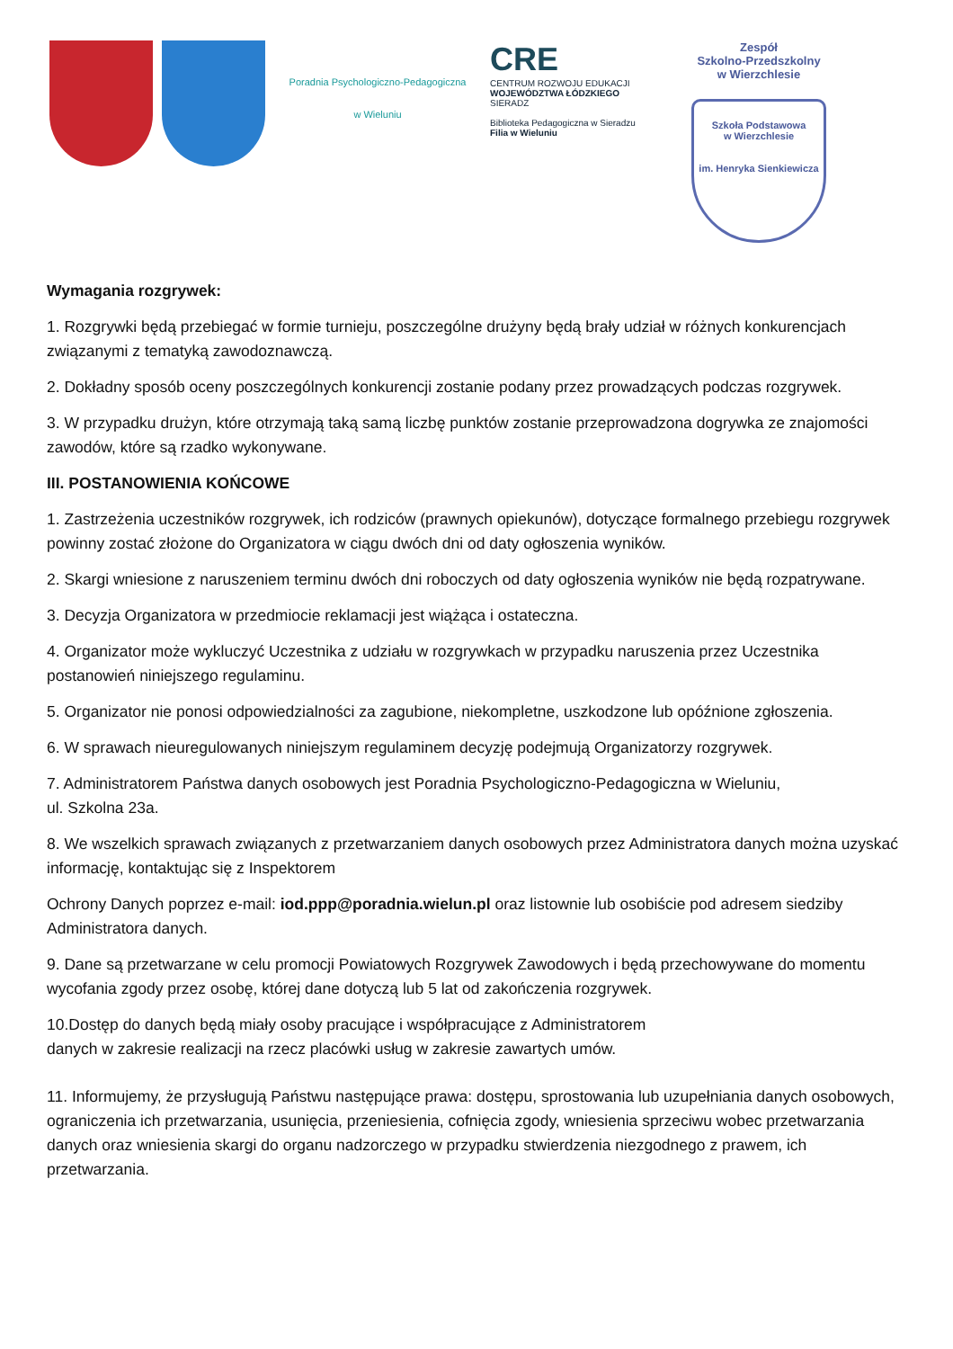Poradnia Psychologiczno-Pedagogiczna
w Wieluniu
CRE
CENTRUM ROZWOJU EDUKACJI
WOJEWÓDZTWA ŁÓDZKIEGO
SIERADZ
Biblioteka Pedagogiczna w Sieradzu
Filia w Wieluniu
Zespół
Szkolno-Przedszkolny
w Wierzchlesie
Szkoła Podstawowa
w Wierzchlesie
im. Henryka Sienkiewicza
Wymagania rozgrywek:
1. Rozgrywki będą przebiegać w formie turnieju, poszczególne drużyny będą brały udział w różnych konkurencjach związanymi z tematyką zawodoznawczą.
2. Dokładny sposób oceny poszczególnych konkurencji zostanie podany przez prowadzących podczas rozgrywek.
3. W przypadku drużyn, które otrzymają taką samą liczbę punktów zostanie przeprowadzona dogrywka ze znajomości zawodów, które są rzadko wykonywane.
III. POSTANOWIENIA KOŃCOWE
1. Zastrzeżenia uczestników rozgrywek, ich rodziców (prawnych opiekunów), dotyczące formalnego przebiegu rozgrywek powinny zostać złożone do Organizatora w ciągu dwóch dni od daty ogłoszenia wyników.
2. Skargi wniesione z naruszeniem terminu dwóch dni roboczych od daty ogłoszenia wyników nie będą rozpatrywane.
3. Decyzja Organizatora w przedmiocie reklamacji jest wiążąca i ostateczna.
4. Organizator może wykluczyć Uczestnika z udziału w rozgrywkach w przypadku naruszenia przez Uczestnika postanowień niniejszego regulaminu.
5. Organizator nie ponosi odpowiedzialności za zagubione, niekompletne, uszkodzone lub opóźnione zgłoszenia.
6. W sprawach nieuregulowanych niniejszym regulaminem decyzję podejmują Organizatorzy rozgrywek.
7. Administratorem Państwa danych osobowych jest Poradnia Psychologiczno-Pedagogiczna w Wieluniu,
ul. Szkolna 23a.
8. We wszelkich sprawach związanych z przetwarzaniem danych osobowych przez Administratora danych można uzyskać informację, kontaktując się z Inspektorem
Ochrony Danych poprzez e-mail: iod.ppp@poradnia.wielun.pl oraz listownie lub osobiście pod adresem siedziby Administratora danych.
9. Dane są przetwarzane w celu promocji Powiatowych Rozgrywek Zawodowych i będą przechowywane do momentu wycofania zgody przez osobę, której dane dotyczą lub 5 lat od zakończenia rozgrywek.
10.Dostęp do danych będą miały osoby pracujące i współpracujące z Administratorem
danych w zakresie realizacji na rzecz placówki usług w zakresie zawartych umów.
11. Informujemy, że przysługują Państwu następujące prawa: dostępu, sprostowania lub uzupełniania danych osobowych, ograniczenia ich przetwarzania, usunięcia, przeniesienia, cofnięcia zgody, wniesienia sprzeciwu wobec przetwarzania danych oraz wniesienia skargi do organu nadzorczego w przypadku stwierdzenia niezgodnego z prawem, ich przetwarzania.